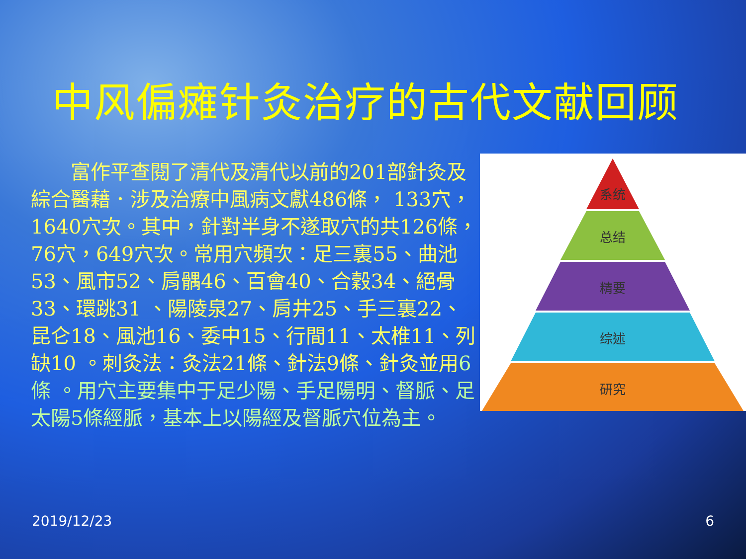中风偏瘫针灸治疗的古代文献回顾
  富作平查閱了清代及清代以前的201部針灸及綜合醫藉．涉及治療中風病文獻486條， 133穴，1640穴次。其中，針對半身不遂取穴的共126條，76穴，649穴次。常用穴頻次：足三裏55、曲池53、風市52、肩髃46、百會40、合穀34、絕骨33、環跳31 、陽陵泉27、肩井25、手三裏22、昆仑18、風池16、委中15、行間11、太椎11、列缺10 。刺灸法：灸法21條、針法9條、針灸並用6條 。用穴主要集中于足少陽、手足陽明、督脈、足太陽5條經脈，基本上以陽經及督脈穴位為主。
系统
总结
精要
综述
研究
2019/12/23 6